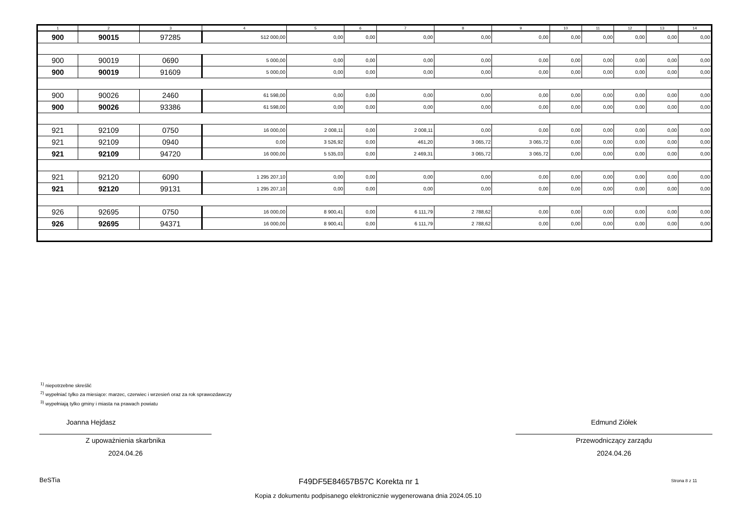| 1 | 2 | 3 | 4 | 5 | 6 | 7 | 8 | 9 | 10 | 11 | 12 | 13 | 14 |
| --- | --- | --- | --- | --- | --- | --- | --- | --- | --- | --- | --- | --- | --- |
| 900 | 90015 | 97285 | 512 000,00 | 0,00 | 0,00 | 0,00 | 0,00 | 0,00 | 0,00 | 0,00 | 0,00 | 0,00 | 0,00 |
| 900 | 90019 | 0690 | 5 000,00 | 0,00 | 0,00 | 0,00 | 0,00 | 0,00 | 0,00 | 0,00 | 0,00 | 0,00 | 0,00 |
| 900 | 90019 | 91609 | 5 000,00 | 0,00 | 0,00 | 0,00 | 0,00 | 0,00 | 0,00 | 0,00 | 0,00 | 0,00 | 0,00 |
| 900 | 90026 | 2460 | 61 598,00 | 0,00 | 0,00 | 0,00 | 0,00 | 0,00 | 0,00 | 0,00 | 0,00 | 0,00 | 0,00 |
| 900 | 90026 | 93386 | 61 598,00 | 0,00 | 0,00 | 0,00 | 0,00 | 0,00 | 0,00 | 0,00 | 0,00 | 0,00 | 0,00 |
| 921 | 92109 | 0750 | 16 000,00 | 2 008,11 | 0,00 | 2 008,11 | 0,00 | 0,00 | 0,00 | 0,00 | 0,00 | 0,00 | 0,00 |
| 921 | 92109 | 0940 | 0,00 | 3 526,92 | 0,00 | 461,20 | 3 065,72 | 3 065,72 | 0,00 | 0,00 | 0,00 | 0,00 | 0,00 |
| 921 | 92109 | 94720 | 16 000,00 | 5 535,03 | 0,00 | 2 469,31 | 3 065,72 | 3 065,72 | 0,00 | 0,00 | 0,00 | 0,00 | 0,00 |
| 921 | 92120 | 6090 | 1 295 207,10 | 0,00 | 0,00 | 0,00 | 0,00 | 0,00 | 0,00 | 0,00 | 0,00 | 0,00 | 0,00 |
| 921 | 92120 | 99131 | 1 295 207,10 | 0,00 | 0,00 | 0,00 | 0,00 | 0,00 | 0,00 | 0,00 | 0,00 | 0,00 | 0,00 |
| 926 | 92695 | 0750 | 16 000,00 | 8 900,41 | 0,00 | 6 111,79 | 2 788,62 | 0,00 | 0,00 | 0,00 | 0,00 | 0,00 | 0,00 |
| 926 | 92695 | 94371 | 16 000,00 | 8 900,41 | 0,00 | 6 111,79 | 2 788,62 | 0,00 | 0,00 | 0,00 | 0,00 | 0,00 | 0,00 |
<sup>1)</sup> niepotrzebne skreślić
<sup>2)</sup> wypełniać tylko za miesiące: marzec, czerwiec i wrzesień oraz za rok sprawozdawczy
<sup>3)</sup> wypełniają tylko gminy i miasta na prawach powiatu
Joanna Hejdasz
Z upoważnienia skarbnika
2024.04.26
Edmund Ziółek
Przewodniczący zarządu
2024.04.26
BeSTia F49DF5E84657B57C Korekta nr 1 Strona 8 z 11
Kopia z dokumentu podpisanego elektronicznie wygenerowana dnia 2024.05.10